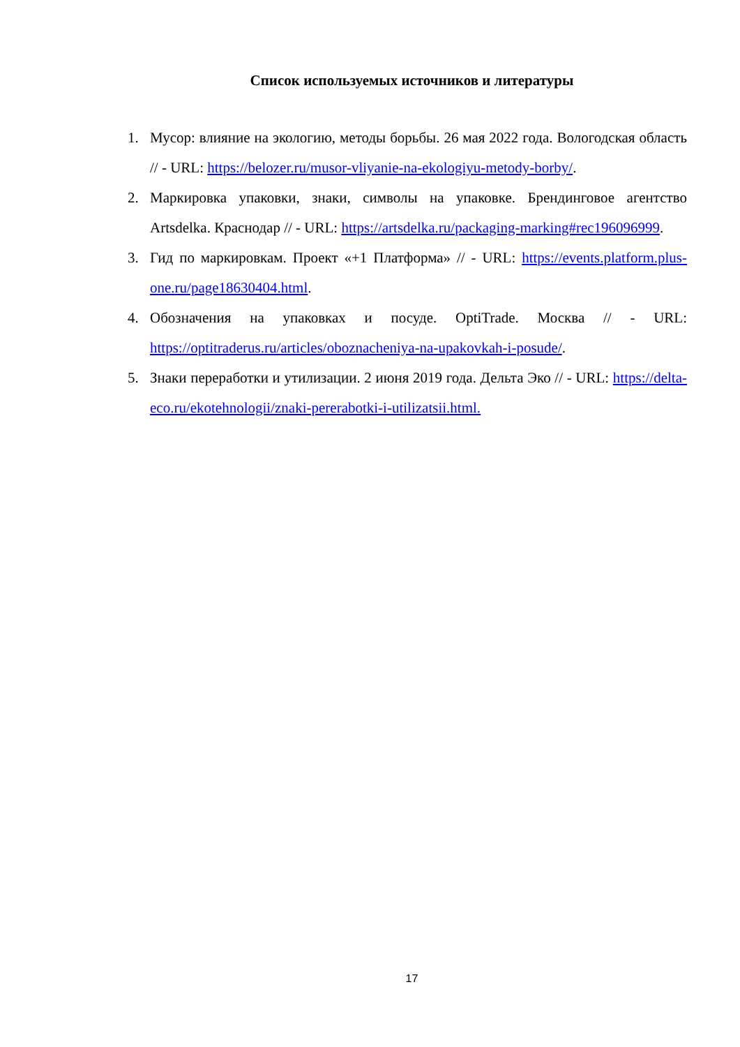Список используемых источников и литературы
1. Мусор: влияние на экологию, методы борьбы. 26 мая 2022 года. Вологодская область // - URL: https://belozer.ru/musor-vliyanie-na-ekologiyu-metody-borby/.
2. Маркировка упаковки, знаки, символы на упаковке. Брендинговое агентство Artsdelka. Краснодар // - URL: https://artsdelka.ru/packaging-marking#rec196096999.
3. Гид по маркировкам. Проект «+1 Платформа» // - URL: https://events.platform.plus-one.ru/page18630404.html.
4. Обозначения на упаковках и посуде. OptiTrade. Москва // - URL: https://optitraderus.ru/articles/oboznacheniya-na-upakovkah-i-posude/.
5. Знаки переработки и утилизации. 2 июня 2019 года. Дельта Эко // - URL: https://delta-eco.ru/ekotehnologii/znaki-pererabotki-i-utilizatsii.html.
17